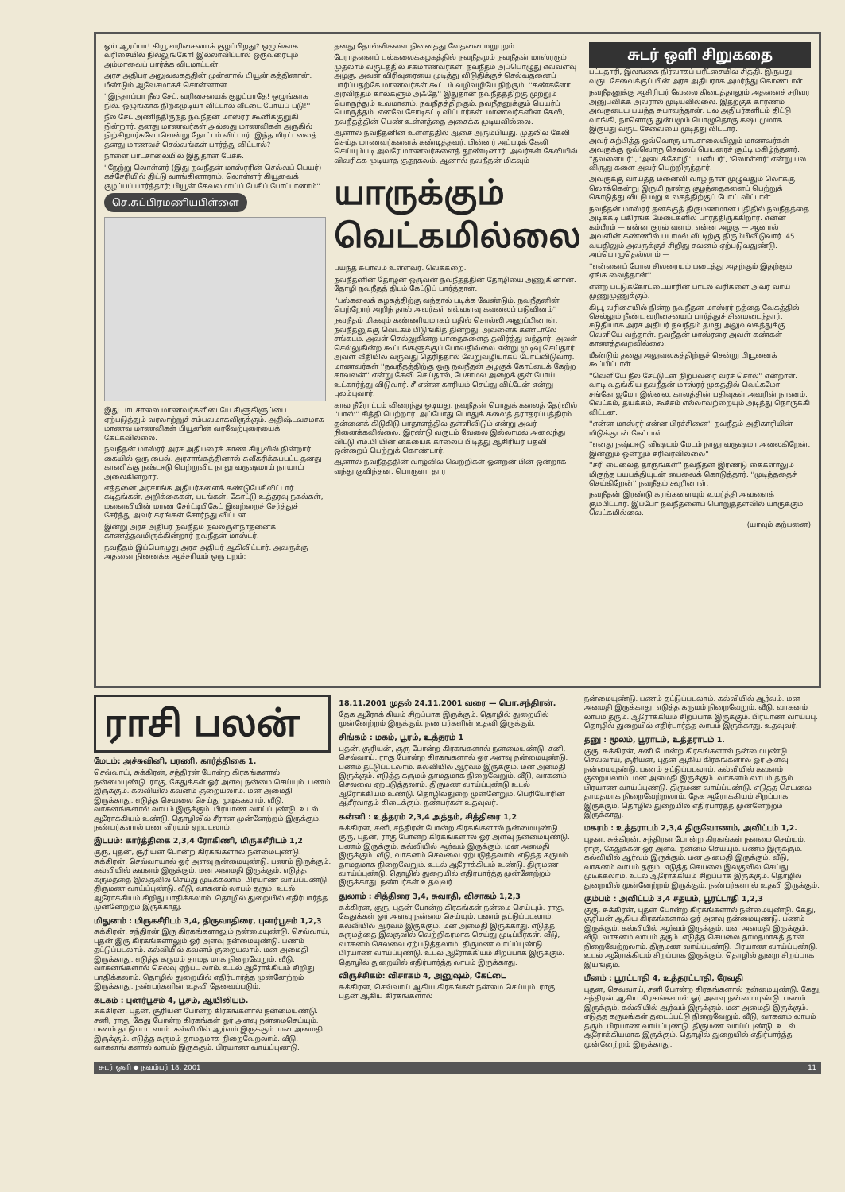ஓய் ஆரப்பா! கியூ வரிசையைக் குழப்பிறது? ஒழுங்காக வரிசையில் நில்லுங்கோ! இல்லாவிட்டால் ஒருவரையும் அம்மாவைப் பார்க்க விடமாட்டன்.
அரச அதிபர் அலுவலகத்தின் முன்னால் பியூன் கத்தினான். மீண்டும் ஆவேசமாகச் சொன்னான்.
''இந்தாப்பா நீல சேட், வரிசையைக் குழப்பாதே! ஒழுங்காக நில். ஒழுங்காக நிற்கமுடியா விட்டால் வீட்டை போய்ப் படு!''
நீல சேட் அணிந்திருந்த நவநீதன் மாஸ்ரர் கூனிக்குறுகி நின்றார். தனது மாணவர்கள் அல்லது மாணவிகள் அருகில் நிற்கிறார்களோவென்று நோட்டம் விட்டார். இந்த மிரட்டலைத் தனது மாணவச் செல்வங்கள் பார்த்து விட்டால்?
நாளை பாடசாலையில் இதுதான் பேச்சு.
''நேற்று லொள்ளர் (இது நவநீதன் மாஸ்ரரின் செல்லப் பெயர்) கச்சேரியில் திட்டு வாங்கினாராம். லொள்ளர் கியூவைக் குழப்பப் பார்த்தார்; பியூன் கேவலமாய்ப் பேசிப் போட்டானாம்''
செ.சுப்பிரமணியபிள்ளை
இது பாடசாலை மாணவர்களிடையே கிளுகிளுப்பை ஏற்படுத்தும் வரலாற்றுச் சம்பவமாகவிருக்கும். அதிஷ்டவசமாக மாணவ மாணவிகள் பியூனின் வரவேற்புரையைக் கேட்கவில்லை.
நவநீதன் மாஸ்ரர் அரச அதிபரைக் காண கியூவில் நின்றார். கையில் ஒரு பைல். அரசாங்கத்தினால் சுவீகரிக்கப்பட்ட தனது காணிக்கு நஷ்டஈடு பெற்றுவிட நாலு வருஷமாய் நாயாய் அலைகின்றார்.
எத்தனை அரசாங்க அதிபர்களைக் கண்டுபேசிவிட்டார். கடிதங்கள், அறிக்கைகள், படங்கள், கோட்டு உத்தரவு நகல்கள், மனைவியின் மரண சேர்ட்டிபிகேட் இவற்றைச் சேர்த்துச் சேர்த்து அவர் கரங்கள் சோர்ந்து விட்டன.
இன்று அரச அதிபர் நவநீதம் நல்லருள்நாதனைக் காணத்தவமிருக்கின்றார் நவநீதன் மாஸ்டர்.
நவநீதம் இப்பொழுது அரச அதிபர் ஆகிவிட்டார். அவருக்கு அதனை நினைக்க ஆச்சரியம் ஒரு புறம்;
தனது தோல்விகளை நினைத்து வேதனை மறுபுறம்.
பேராதனைப் பல்கலைக்கழகத்தில் நவநீதமும் நவநீதன் மாஸ்ரரும் முதலாம் வருடத்தில் சகமாணவர்கள். நவநீதம் அப்பொழுது எவ்வளவு அழகு. அவள் விரிவுரையை முடித்து விடுதிக்குச் செல்வதனைப் பார்ப்பதற்கே மாணவர்கள் கூட்டம் வழிவழியே நிற்கும். ''கண்களோ அரவிந்தம் கால்களும் அஃதே'' இதுதான் நவநீதத்திற்கு முற்றும் பொருந்தும் உவமானம். நவநீதத்திற்கும், நவநீதனுக்கும் பெயர்ப் பொருத்தம். எனவே சோடிகட்டி விட்டார்கள். மாணவர்களின் கேலி, நவநீதத்தின் பெண் உள்ளத்தை அசைக்க முடியவில்லை.
ஆனால் நவநீதனின் உள்ளத்தில் ஆசை அரும்பியது. முதலில் கேலி செய்த மாணவர்களைக் கண்டித்தவர். பின்னர் அப்படிக் கேலி செய்யும்படி அவரே மாணவர்களைத் தூண்டினார். அவர்கள் கேலியில் விவரிக்க முடியாத குதூகலம். ஆனால் நவநீதன் மிகவும்
யாருக்கும் வெட்கமில்லை
பயந்த சுபாவம் உள்ளவர். வெக்கறை.
நவநீதனின் தோழன் ஒருவன் நவநீதத்தின் தோழியை அணுகினான். தோழி நவநீதத் திடம் கேட்டுப் பார்த்தாள்.
''பல்கலைக் கழகத்திற்கு வந்தால் படிக்க வேண்டும். நவநீதனின் பெற்றோர் அறிந் தால் அவர்கள் எவ்வளவு கவலைப் படுவினம்''
நவநீதம் மிகவும் கண்ணியமாகப் பதில் சொல்லி அனுப்பினாள். நவநீதனுக்கு வெட்கம் பிடுங்கித் தின்றது. அவளைக் கண்டாலே சங்கடம். அவள் செல்லுகின்ற பாதைகளைத் தவிர்த்து வந்தார். அவள் செல்லுகின்ற கூட்டங்களுக்குப் போவதில்லை என்று முடிவு செய்தார். அவள் வீதியில் வருவது தெரிந்தால் வேறுவழியாகப் போய்விடுவார். மாணவர்கள் ''நவநீதத்திற்கு ஒரு நவநீதன் அழகுக் கோட்டைக் கேற்ற காவலன்'' என்று கேலி செய்தால், பேசாமல் அறைக் குள் போய் உட்கார்ந்து விடுவார். சீ என்ன காரியம் செய்து விட்டேன் என்று புலம்புவார்.
கால நீரோட்டம் விரைந்து ஓடியது. நவநீதன் பொதுக் கலைத் தேர்வில் ''பாஸ்'' சித்தி பெற்றார். அப்போது பொதுக் கலைத் தராதரப்பத்திரம் தன்னைக் கிடுகிடு பாதாளத்தில் தள்ளிவிடும் என்று அவர் நினைக்கவில்லை. இரண்டு வருடம் வேலை இல்லாமல் அலைந்து விட்டு எம்.பி யின் கையைக் காலைப் பிடித்து ஆசிரியர் பதவி ஒன்றைப் பெற்றுக் கொண்டார்.
ஆனால் நவநீதத்தின் வாழ்வில் வெற்றிகள் ஒன்றன் பின் ஒன்றாக வந்து குவிந்தன. பொருளா தார
சுடர் ஒளி சிறுகதை
பட்டதாரி, இலங்கை நிர்வாகப் பரீட்சையில் சித்தி. இருபது வருட சேவைக்குப் பின் அரச அதிபராக அமர்ந்து கொண்டாள்.
நவநீதனுக்கு ஆசிரியர் வேலை கிடைத்தாலும் அதனைச் சரிவர அனுபவிக்க அவரால் முடியவில்லை. இதற்குக் காரணம் அவருடைய பயந்த சுபாவந்தான். பல அதிபர்களிடம் திட்டு வாங்கி, நாளொரு துன்பமும் பொழுதொரு கஷ்டமுமாக இருபது வருட சேவையை முடித்து விட்டார்.
அவர் கற்பித்த ஒவ்வொரு பாடசாலையிலும் மாணவர்கள் அவருக்கு ஒவ்வொரு செல்லப் பெயரைச் சூட்டி மகிழ்ந்தனர். ''தவளையர்'', 'அடைக்கோழி', 'பனியர்', 'லொள்ளர்' என்று பல விருது களை அவர் பெற்றிருந்தார்.
அவருக்கு வாய்த்த மனைவி வாழ் நாள் முழுவதும் லொக்கு லொக்கென்று இருமி நான்கு குழந்தைகளைப் பெற்றுக் கொடுத்து விட்டு மறு உலகத்திற்குப் போய் விட்டாள்.
நவநீதன் மாஸ்ரர் தனக்குத் திருமணமான புதிதில் நவநீதத்தை அடிக்கடி பகிரங்க மேடைகளில் பார்த்திருக்கிறார். என்ன கம்பீரம் — என்ன குரல் வளம், என்ன அழகு — ஆனால் அவளின் கண்ணில் படாமல் வீட்டிற்கு திரும்பிவிடுவார். 45 வயதிலும் அவருக்குச் சிறிது சலனம் ஏற்படுவதுண்டு. அப்பொழுதெல்லாம் —
''என்னைப் போல சிலரையும் படைத்து அதற்கும் இதற்கும் ஏங்க வைத்தான்''
என்ற பட்டுக்கோட்டையாரின் பாடல் வரிகளை அவர் வாய் முணுமுணுக்கும்.
கியூ வரிசையில் நின்ற நவநீதன் மாஸ்ரர் நத்தை வேகத்தில் செல்லும் நீண்ட வரிசையைப் பார்த்துச் சினமடைந்தார். சடுதியாக அரச அதிபர் நவநீதம் தமது அலுவலகத்துக்கு வெளியே வந்தாள். நவநீதன் மாஸ்ரரை அவள் கண்கள் காணத்தவறவில்லை.
மீண்டும் தனது அலுவலகத்திற்குச் சென்று பியூனைக் கூப்பிட்டாள்.
''வெளியே நீல சேட்டுடன் நிற்பவரை வரச் சொல்'' என்றாள். வாடி வதங்கிய நவநீதன் மாஸ்ரர் முகத்தில் வெட்கமோ சங்கோஜமோ இல்லை. காலத்தின் பதிவுகள் அவரின் நாணம், வெட்கம், தயக்கம், கூச்சம் எல்லாவற்றையும் அடித்து நொருக்கி விட்டன.
''என்ன மாஸ்ரர் என்ன பிரச்சினை'' நவநீதம் அதிகாரியின் மிடுக்குடன் கேட்டாள்.
''எனது நஷ்டஈடு விஷயம் மேடம் நாலு வருஷமா அலைகிறேன். இன்னும் ஒன்றும் சரிவரவில்லை''
''சரி பைலைத் தாருங்கள்'' நவநீதன் இரண்டு கைகளாலும் மிகுந்த பயபக்தியுடன் பைலைக் கொடுத்தார். ''முடிந்ததைச் செய்கிறேன்'' நவநீதம் கூறினாள்.
நவநீதன் இரண்டு கரங்களையும் உயர்த்தி அவளைக் கும்பிட்டார். இப்போ நவநீதனைப் பொறுத்தளவில் யாருக்கும் வெட்கமில்லை.
(யாவும் கற்பனை)
ராசி பலன்
மேடம்: அச்சுவினி, பரணி, கார்த்திகை 1.
செவ்வாய், சுக்கிரன், சந்திரன் போன்ற கிரகங்களால் நன்மையுண்டு. ராகு, கேதுக்கள் ஓர் அளவு நன்மை செய்யும். பணம் இருக்கும். கல்வியில் கவனம் குறையலாம். மன அமைதி இருக்காது. எடுத்த செயலை செய்து முடிக்கலாம். வீடு, வாகனங்களால் லாபம் இருக்கும். பிரயாண வாய்ப்புண்டு. உடல் ஆரோக்கியம் உண்டு. தொழிலில் சீரான முன்னேற்றம் இருக்கும். நண்பர்களால் பண விரயம் ஏற்படலாம்.
இடபம்: கார்த்திகை 2,3,4 ரோகிணி, மிருகசீரிடம் 1,2
குரு, புதன், சூரியன் போன்ற கிரகங்களால் நன்மையுண்டு. சுக்கிரன், செவ்வாயால் ஓர் அளவு நன்மையுண்டு. பணம் இருக்கும். கல்வியில் கவனம் இருக்கும். மன அமைதி இருக்கும். எடுத்த கருமத்தை இலகுவில் செய்து முடிக்கலாம். பிரயாண வாய்ப்புண்டு. திருமண வாய்ப்புண்டு. வீடு, வாகனம் லாபம் தரும். உடல் ஆரோக்கியம் சிறிது பாதிக்கலாம். தொழில் துறையில் எதிர்பார்த்த முன்னேற்றம் இருக்காது.
மிதுனம் : மிருகசீரிடம் 3,4, திருவாதிரை, புனர்பூசம் 1,2,3
சுக்கிரன், சந்திரன் இரு கிரகங்களாலும் நன்மையுண்டு. செவ்வாய், புதன் இரு கிரகங்களாலும் ஓர் அளவு நன்மையுண்டு. பணம் தட்டுப்படலாம். கல்வியில் கவனம் குறையலாம். மன அமைதி இருக்காது. எடுத்த கருமம் தாமத மாக நிறைவேறும். வீடு, வாகனங்களால் செலவு ஏற்பட லாம். உடல் ஆரோக்கியம் சிறிது பாதிக்கலாம். தொழில் துறையில் எதிர்பார்த்த முன்னேற்றம் இருக்காது. நண்பர்களின் உதவி தேவைப்படும்.
கடகம் : புனர்பூசம் 4, பூசம், ஆயிலியம்.
சுக்கிரன், புதன், சூரியன் போன்ற கிரகங்களால் நன்மையுண்டு. சனி, ராகு, கேது போன்ற கிரகங்கள் ஓர் அளவு நன்மைசெய்யும். பணம் தட்டுப்பட லாம். கல்வியில் ஆர்வம் இருக்கும். மன அமைதி இருக்கும். எடுத்த கருமம் தாமதமாக நிறைவேறலாம். வீடு, வாகனங் களால் லாபம் இருக்கும். பிரயாண வாய்ப்புண்டு.
18.11.2001 முதல் 24.11.2001 வரை — பொ.சந்திரன்.
தேக ஆரோக் கியம் சிறப்பாக இருக்கும். தொழில் துறையில் முன்னேற்றம் இருக்கும். நண்பர்களின் உதவி இருக்கும்.
சிங்கம் : மகம், பூரம், உத்தரம் 1
புதன், சூரியன், குரு போன்ற கிரகங்களால் நன்மையுண்டு. சனி, செவ்வாய், ராகு போன்ற கிரகங்களால் ஓர் அளவு நன்மையுண்டு. பணம் தட்டுப்படலாம். கல்வியில் ஆர்வம் இருக்கும். மன அமைதி இருக்கும். எடுத்த கருமம் தாமதமாக நிறைவேறும். வீடு, வாகனம் செலவை ஏற்படுத்தலாம். திருமண வாய்ப்புண்டு உடல் ஆரோக்கியம் உண்டு. தொழில்துறை முன்னேறும். பெரியோரின் ஆசீர்வாதம் கிடைக்கும். நண்பர்கள் உதவுவர்.
கன்னி : உத்தரம் 2,3,4 அத்தம், சித்திரை 1,2
சுக்கிரன், சனி, சந்திரன் போன்ற கிரகங்களால் நன்மையுண்டு. குரு, புதன், ராகு போன்ற கிரகங்களால் ஓர் அளவு நன்மையுண்டு. பணம் இருக்கும். கல்வியில் ஆர்வம் இருக்கும். மன அமைதி இருக்கும். வீடு, வாகனம் செலவை ஏற்படுத்தலாம். எடுத்த கருமம் தாமதமாக நிறைவேறும். உடல் ஆரோக்கியம் உண்டு. திருமண வாய்ப்புண்டு. தொழில் துறையில் எதிர்பார்த்த முன்னேற்றம் இருக்காது. நண்பர்கள் உதவுவர்.
துலாம் : சித்திரை 3,4, சுவாதி, விசாகம் 1,2,3
சுக்கிரன், குரு, புதன் போன்ற கிரகங்கள் நன்மை செய்யும். ராகு, கேதுக்கள் ஓர் அளவு நன்மை செய்யும். பணம் தட்டுப்படலாம். கல்வியில் ஆர்வம் இருக்கும். மன அமைதி இருக்காது. எடுத்த கருமத்தை இலகுவில் வெற்றிகரமாக செய்து முடிப்பீர்கள். வீடு, வாகனம் செலவை ஏற்படுத்தலாம். திருமண வாய்ப்புண்டு. பிரயாண வாய்ப்புண்டு. உடல் ஆரோக்கியம் சிறப்பாக இருக்கும். தொழில் துறையில் எதிர்பார்த்த லாபம் இருக்காது.
விருச்சிகம்: விசாகம் 4, அனுஷம், கேட்டை
சுக்கிரன், செவ்வாய் ஆகிய கிரகங்கள் நன்மை செய்யும். ராகு, புதன் ஆகிய கிரகங்களால்
நன்மையுண்டு. பணம் தட்டுப்படலாம். கல்வியில் ஆர்வம். மன அமைதி இருக்காது. எடுத்த கருமம் நிறைவேறும். வீடு, வாகனம் லாபம் தரும். ஆரோக்கியம் சிறப்பாக இருக்கும். பிரயாண வாய்ப்பு. தொழில் துறையில் எதிர்பார்த்த லாபம் இருக்காது. உதவுவர்.
தனு : மூலம், பூராடம், உத்தராடம் 1.
குரு, சுக்கிரன், சனி போன்ற கிரகங்களால் நன்மையுண்டு. செவ்வாய், சூரியன், புதன் ஆகிய கிரகங்களால் ஓர் அளவு நன்மையுண்டு. பணம் தட்டுப்படலாம். கல்வியில் கவனம் குறையலாம். மன அமைதி இருக்கும். வாகனம் லாபம் தரும். பிரயாண வாய்ப்புண்டு. திருமண வாய்ப்புண்டு. எடுத்த செயலை தாமதமாக நிறைவேற்றலாம். தேக ஆரோக்கியம் சிறப்பாக இருக்கும். தொழில் துறையில் எதிர்பார்த்த முன்னேற்றம் இருக்காது.
மகரம் : உத்தராடம் 2,3,4 திருவோணம், அவிட்டம் 1,2.
புதன், சுக்கிரன், சந்திரன் போன்ற கிரகங்கள் நன்மை செய்யும். ராகு, கேதுக்கள் ஓர் அளவு நன்மை செய்யும். பணம் இருக்கும். கல்வியில் ஆர்வம் இருக்கும். மன அமைதி இருக்கும். வீடு, வாகனம் லாபம் தரும். எடுத்த செயலை இலகுவில் செய்து முடிக்கலாம். உடல் ஆரோக்கியம் சிறப்பாக இருக்கும். தொழில் துறையில் முன்னேற்றம் இருக்கும். நண்பர்களால் உதவி இருக்கும்.
கும்பம் : அவிட்டம் 3,4 சதயம், பூரட்டாதி 1,2,3
குரு, சுக்கிரன், புதன் போன்ற கிரகங்களால் நன்மையுண்டு. கேது, சூரியன் ஆகிய கிரகங்களால் ஓர் அளவு நன்மையுண்டு. பணம் இருக்கும். கல்வியில் ஆர்வம் இருக்கும். மன அமைதி இருக்கும். வீடு, வாகனம் லாபம் தரும். எடுத்த செயலை தாமதமாகத் தான் நிறைவேற்றலாம். திருமண வாய்ப்புண்டு. பிரயாண வாய்ப்புண்டு. உடல் ஆரோக்கியம் சிறப்பாக இருக்கும். தொழில் துறை சிறப்பாக இயங்கும்.
மீனம் : பூரட்டாதி 4, உத்தரட்டாதி, ரேவதி
புதன், செவ்வாய், சனி போன்ற கிரகங்களால் நன்மையுண்டு. கேது, சந்திரன் ஆகிய கிரகங்களால் ஓர் அளவு நன்மையுண்டு. பணம் இருக்கும். கல்வியில் ஆர்வம் இருக்கும். மன அமைதி இருக்கும். எடுத்த கருமங்கள் தடைப்பட்டு நிறைவேறும். வீடு, வாகனம் லாபம் தரும். பிரயாண வாய்ப்புண்டு. திருமண வாய்ப்புண்டு. உடல் ஆரோக்கியமாக இருக்கும். தொழில் துறையில் எதிர்பார்த்த முன்னேற்றம் இருக்காது.
சுடர் ஒளி ◆ நவம்பர் 18, 2001 11